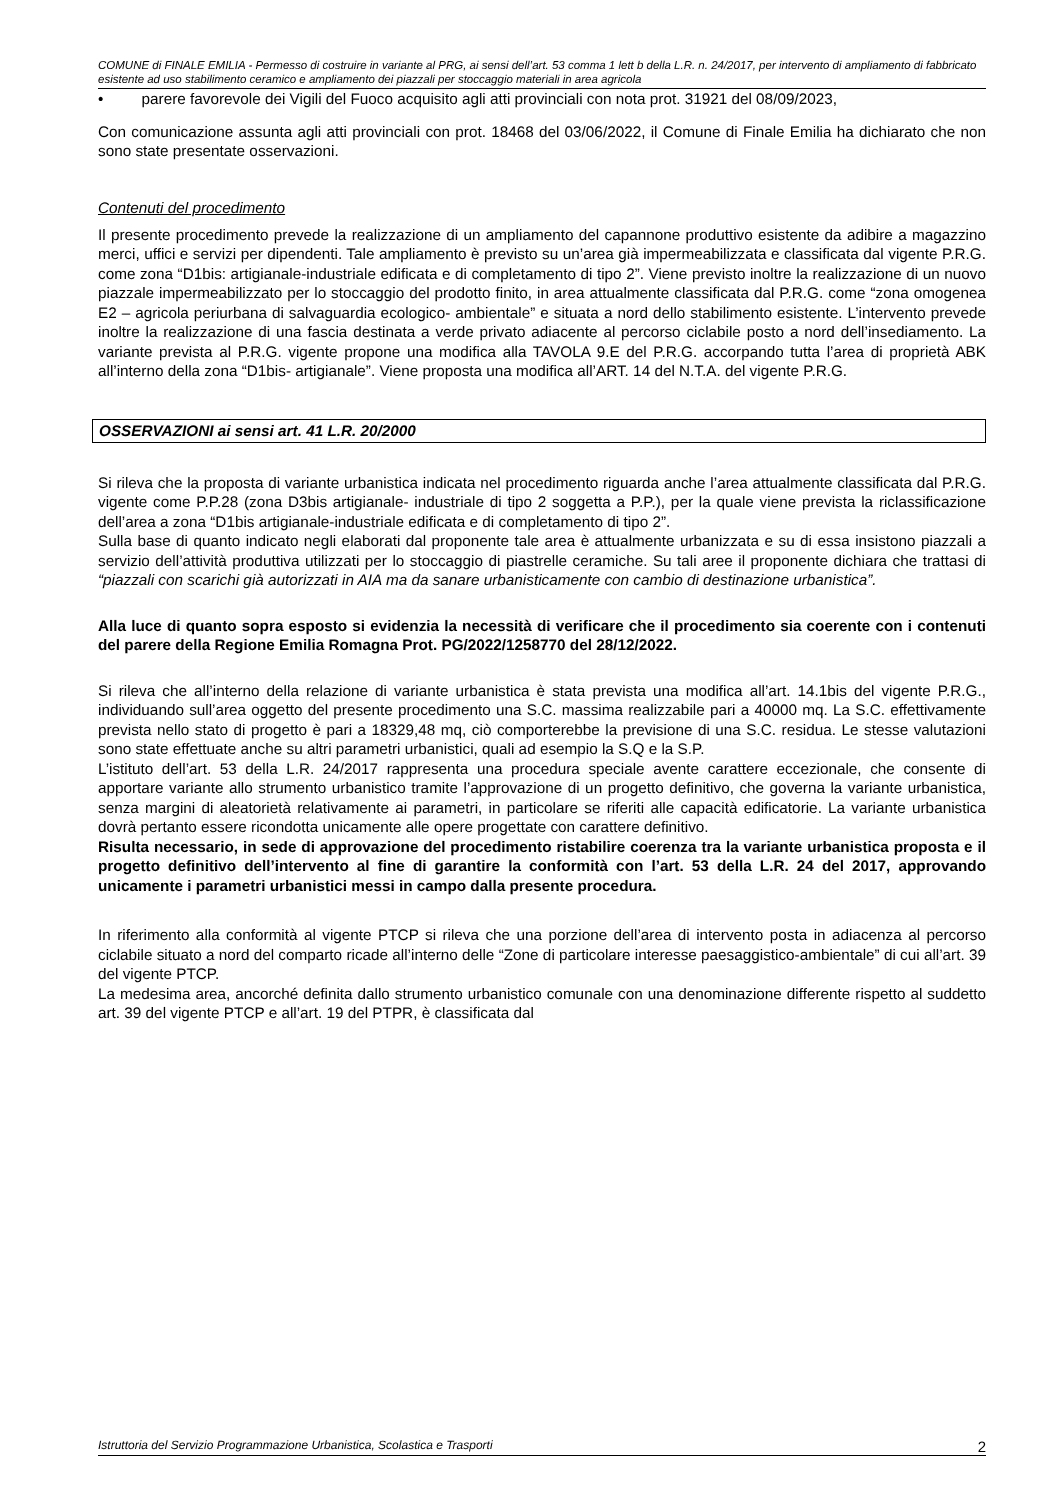COMUNE di FINALE EMILIA - Permesso di costruire in variante al PRG, ai sensi dell’art. 53 comma 1 lett b della L.R. n. 24/2017, per intervento di ampliamento di fabbricato esistente ad uso stabilimento ceramico e ampliamento dei piazzali per stoccaggio materiali in area agricola
• parere favorevole dei Vigili del Fuoco acquisito agli atti provinciali con nota prot. 31921 del 08/09/2023,
Con comunicazione assunta agli atti provinciali con prot. 18468 del 03/06/2022, il Comune di Finale Emilia ha dichiarato che non sono state presentate osservazioni.
Contenuti del procedimento
Il presente procedimento prevede la realizzazione di un ampliamento del capannone produttivo esistente da adibire a magazzino merci, uffici e servizi per dipendenti. Tale ampliamento è previsto su un’area già impermeabilizzata e classificata dal vigente P.R.G. come zona “D1bis: artigianale-industriale edificata e di completamento di tipo 2”. Viene previsto inoltre la realizzazione di un nuovo piazzale impermeabilizzato per lo stoccaggio del prodotto finito, in area attualmente classificata dal P.R.G. come “zona omogenea E2 – agricola periurbana di salvaguardia ecologico- ambientale” e situata a nord dello stabilimento esistente. L’intervento prevede inoltre la realizzazione di una fascia destinata a verde privato adiacente al percorso ciclabile posto a nord dell’insediamento. La variante prevista al P.R.G. vigente propone una modifica alla TAVOLA 9.E del P.R.G. accorpando tutta l’area di proprietà ABK all’interno della zona “D1bis- artigianale”. Viene proposta una modifica all’ART. 14 del N.T.A. del vigente P.R.G.
OSSERVAZIONI ai sensi art. 41 L.R. 20/2000
Si rileva che la proposta di variante urbanistica indicata nel procedimento riguarda anche l’area attualmente classificata dal P.R.G. vigente come P.P.28 (zona D3bis artigianale- industriale di tipo 2 soggetta a P.P.), per la quale viene prevista la riclassificazione dell’area a zona “D1bis artigianale-industriale edificata e di completamento di tipo 2”.
Sulla base di quanto indicato negli elaborati dal proponente tale area è attualmente urbanizzata e su di essa insistono piazzali a servizio dell’attività produttiva utilizzati per lo stoccaggio di piastrelle ceramiche. Su tali aree il proponente dichiara che trattasi di “piazzali con scarichi già autorizzati in AIA ma da sanare urbanisticamente con cambio di destinazione urbanistica”.
Alla luce di quanto sopra esposto si evidenzia la necessità di verificare che il procedimento sia coerente con i contenuti del parere della Regione Emilia Romagna Prot. PG/2022/1258770 del 28/12/2022.
Si rileva che all’interno della relazione di variante urbanistica è stata prevista una modifica all’art. 14.1bis del vigente P.R.G., individuando sull’area oggetto del presente procedimento una S.C. massima realizzabile pari a 40000 mq. La S.C. effettivamente prevista nello stato di progetto è pari a 18329,48 mq, ciò comporterebbe la previsione di una S.C. residua. Le stesse valutazioni sono state effettuate anche su altri parametri urbanistici, quali ad esempio la S.Q e la S.P.
L’istituto dell’art. 53 della L.R. 24/2017 rappresenta una procedura speciale avente carattere eccezionale, che consente di apportare variante allo strumento urbanistico tramite l’approvazione di un progetto definitivo, che governa la variante urbanistica, senza margini di aleatorietà relativamente ai parametri, in particolare se riferiti alle capacità edificatorie. La variante urbanistica dovrà pertanto essere ricondotta unicamente alle opere progettate con carattere definitivo.
Risulta necessario, in sede di approvazione del procedimento ristabilire coerenza tra la variante urbanistica proposta e il progetto definitivo dell’intervento al fine di garantire la conformità con l’art. 53 della L.R. 24 del 2017, approvando unicamente i parametri urbanistici messi in campo dalla presente procedura.
In riferimento alla conformità al vigente PTCP si rileva che una porzione dell’area di intervento posta in adiacenza al percorso ciclabile situato a nord del comparto ricade all’interno delle “Zone di particolare interesse paesaggistico-ambientale” di cui all’art. 39 del vigente PTCP.
La medesima area, ancorché definita dallo strumento urbanistico comunale con una denominazione differente rispetto al suddetto art. 39 del vigente PTCP e all’art. 19 del PTPR, è classificata dal
Istruttoria del Servizio Programmazione Urbanistica, Scolastica e Trasporti 2